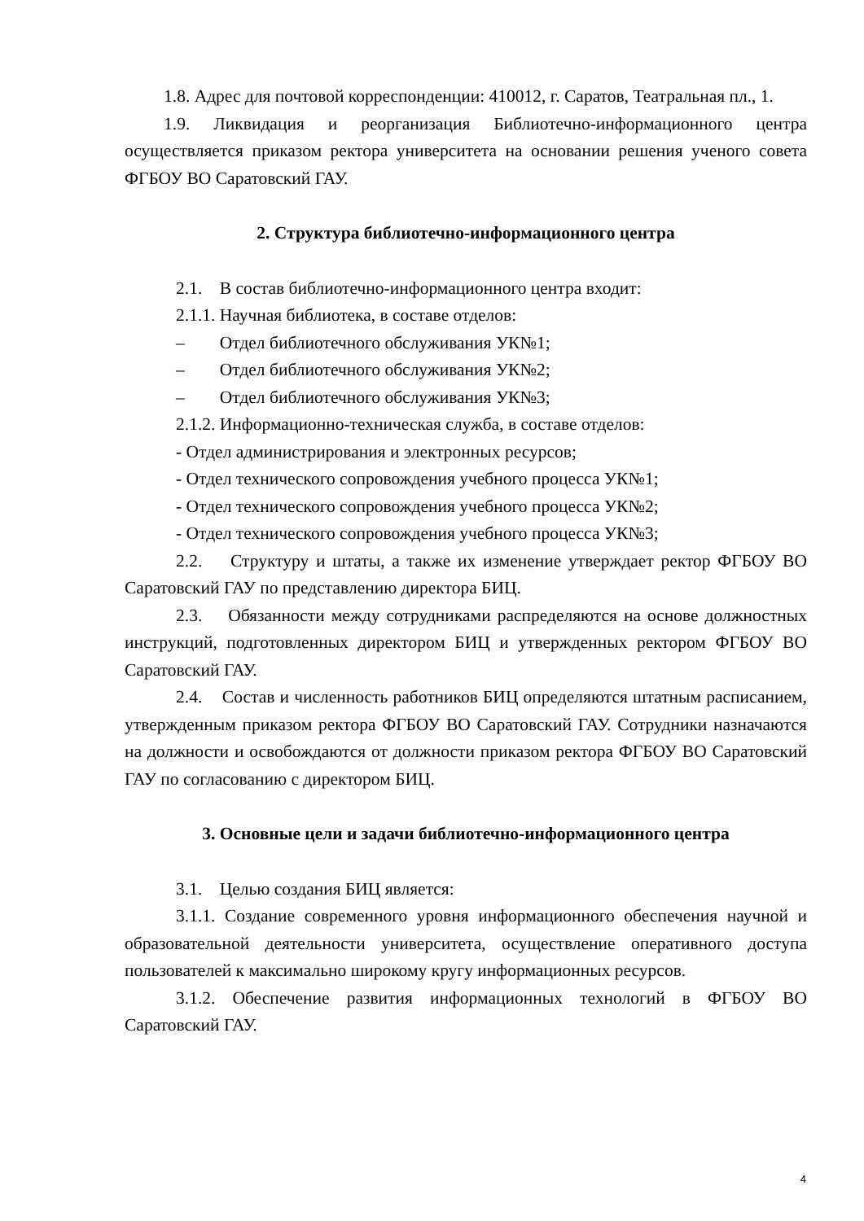1.8. Адрес для почтовой корреспонденции: 410012, г. Саратов, Театральная пл., 1.
1.9. Ликвидация и реорганизация Библиотечно-информационного центра осуществляется приказом ректора университета на основании решения ученого совета ФГБОУ ВО Саратовский ГАУ.
2. Структура библиотечно-информационного центра
2.1. В состав библиотечно-информационного центра входит:
2.1.1. Научная библиотека, в составе отделов:
– Отдел библиотечного обслуживания УК№1;
– Отдел библиотечного обслуживания УК№2;
– Отдел библиотечного обслуживания УК№3;
2.1.2. Информационно-техническая служба, в составе отделов:
- Отдел администрирования и электронных ресурсов;
- Отдел технического сопровождения учебного процесса УК№1;
- Отдел технического сопровождения учебного процесса УК№2;
- Отдел технического сопровождения учебного процесса УК№3;
2.2. Структуру и штаты, а также их изменение утверждает ректор ФГБОУ ВО Саратовский ГАУ по представлению директора БИЦ.
2.3. Обязанности между сотрудниками распределяются на основе должностных инструкций, подготовленных директором БИЦ и утвержденных ректором ФГБОУ ВО Саратовский ГАУ.
2.4. Состав и численность работников БИЦ определяются штатным расписанием, утвержденным приказом ректора ФГБОУ ВО Саратовский ГАУ. Сотрудники назначаются на должности и освобождаются от должности приказом ректора ФГБОУ ВО Саратовский ГАУ по согласованию с директором БИЦ.
3. Основные цели и задачи библиотечно-информационного центра
3.1. Целью создания БИЦ является:
3.1.1. Создание современного уровня информационного обеспечения научной и образовательной деятельности университета, осуществление оперативного доступа пользователей к максимально широкому кругу информационных ресурсов.
3.1.2. Обеспечение развития информационных технологий в ФГБОУ ВО Саратовский ГАУ.
4